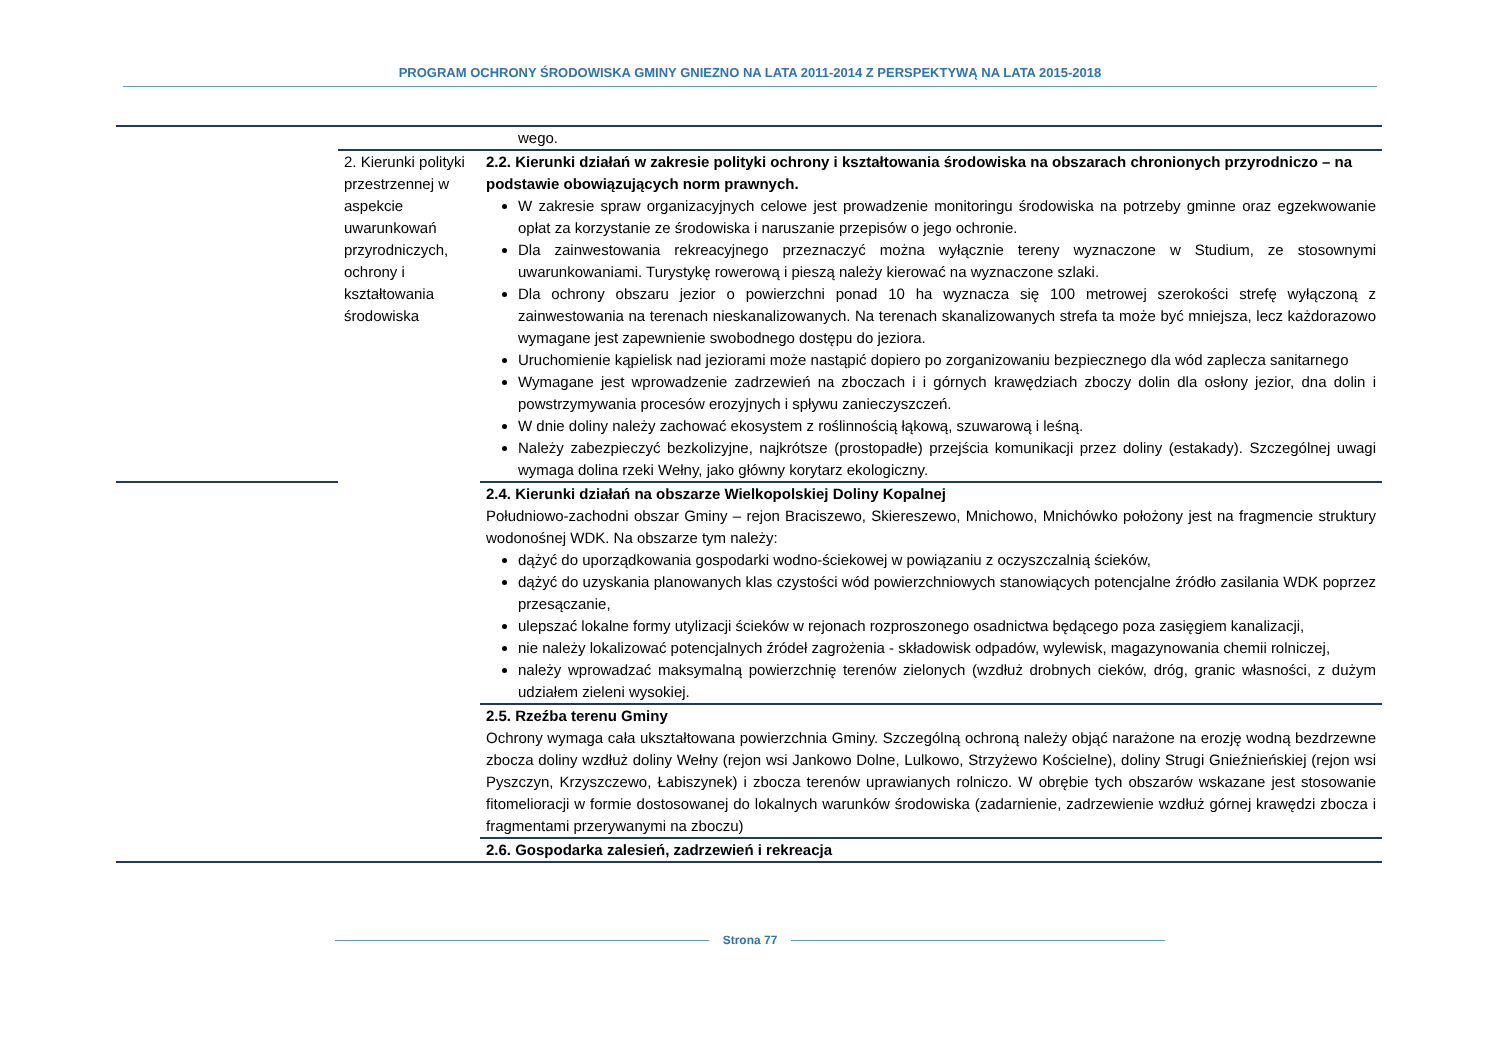PROGRAM OCHRONY ŚRODOWISKA GMINY GNIEZNO NA LATA 2011-2014 Z PERSPEKTYWĄ NA LATA 2015-2018
| | | wego. |
| | 2. Kierunki polityki przestrzennej w aspekcie uwarunkowań przyrodniczych, ochrony i kształtowania środowiska | 2.2. Kierunki działań w zakresie polityki ochrony i kształtowania środowiska na obszarach chronionych przyrodniczo – na podstawie obowiązujących norm prawnych. W zakresie spraw organizacyjnych celowe jest prowadzenie monitoringu środowiska na potrzeby gminne oraz egzekwowanie opłat za korzystanie ze środowiska i naruszanie przepisów o jego ochronie. Dla zainwestowania rekreacyjnego przeznaczyć można wyłącznie tereny wyznaczone w Studium, ze stosownymi uwarunkowaniami. Turystykę rowerową i pieszą należy kierować na wyznaczone szlaki. Dla ochrony obszaru jezior o powierzchni ponad 10 ha wyznacza się 100 metrowej szerokości strefę wyłączoną z zainwestowania na terenach nieskanalizowanych. Na terenach skanalizowanych strefa ta może być mniejsza, lecz każdorazowo wymagane jest zapewnienie swobodnego dostępu do jeziora. Uruchomienie kąpielisk nad jeziorami może nastąpić dopiero po zorganizowaniu bezpiecznego dla wód zaplecza sanitarnego Wymagane jest wprowadzenie zadrzewień na zboczach i i górnych krawędziach zboczy dolin dla osłony jezior, dna dolin i powstrzymywania procesów erozyjnych i spływu zanieczyszczeń. W dnie doliny należy zachować ekosystem z roślinnością łąkową, szuwarową i leśną. Należy zabezpieczyć bezkolizyjne, najkrótsze (prostopadłe) przejścia komunikacji przez doliny (estakady). Szczególnej uwagi wymaga dolina rzeki Wełny, jako główny korytarz ekologiczny. |
| | | 2.4. Kierunki działań na obszarze Wielkopolskiej Doliny Kopalnej Południowo-zachodni obszar Gminy – rejon Braciszewo, Skiereszewo, Mnichowo, Mnichówko położony jest na fragmencie struktury wodonośnej WDK. Na obszarze tym należy: dążyć do uporządkowania gospodarki wodno-ściekowej w powiązaniu z oczyszczalnią ścieków, dążyć do uzyskania planowanych klas czystości wód powierzchniowych stanowiących potencjalne źródło zasilania WDK poprzez przesączanie, ulepszać lokalne formy utylizacji ścieków w rejonach rozproszonego osadnictwa będącego poza zasięgiem kanalizacji, nie należy lokalizować potencjalnych źródeł zagrożenia - składowisk odpadów, wylewisk, magazynowania chemii rolniczej, należy wprowadzać maksymalną powierzchnię terenów zielonych (wzdłuż drobnych cieków, dróg, granic własności, z dużym udziałem zieleni wysokiej. |
| | | 2.5. Rzeźba terenu Gminy Ochrony wymaga cała ukształtowana powierzchnia Gminy. Szczególną ochroną należy objąć narażone na erozję wodną bezdrzewne zbocza doliny wzdłuż doliny Wełny (rejon wsi Jankowo Dolne, Lulkowo, Strzyżewo Kościelne), doliny Strugi Gnieźnieńskiej (rejon wsi Pyszczyn, Krzyszczewo, Łabiszynek) i zbocza terenów uprawianych rolniczo. W obrębie tych obszarów wskazane jest stosowanie fitomelioracji w formie dostosowanej do lokalnych warunków środowiska (zadarnienie, zadrzewienie wzdłuż górnej krawędzi zbocza i fragmentami przerywanymi na zboczu) |
| | | 2.6. Gospodarka zalesień, zadrzewień i rekreacja |
Strona 77